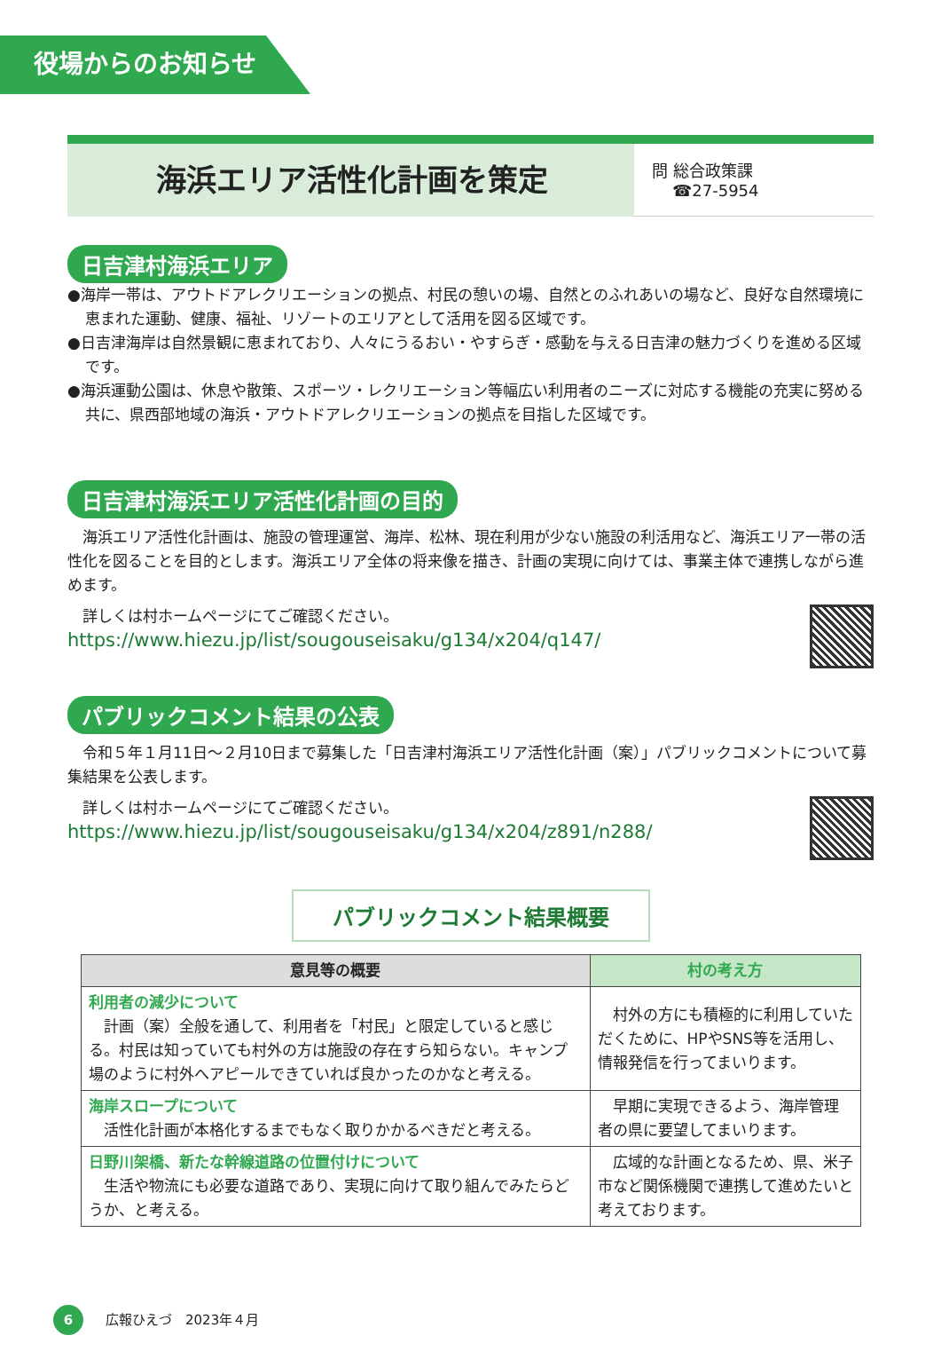役場からのお知らせ
海浜エリア活性化計画を策定
問 総合政策課
☎27-5954
日吉津村海浜エリア
●海岸一帯は、アウトドアレクリエーションの拠点、村民の憩いの場、自然とのふれあいの場など、良好な自然環境に恵まれた運動、健康、福祉、リゾートのエリアとして活用を図る区域です。
●日吉津海岸は自然景観に恵まれており、人々にうるおい・やすらぎ・感動を与える日吉津の魅力づくりを進める区域です。
●海浜運動公園は、休息や散策、スポーツ・レクリエーション等幅広い利用者のニーズに対応する機能の充実に努める共に、県西部地域の海浜・アウトドアレクリエーションの拠点を目指した区域です。
日吉津村海浜エリア活性化計画の目的
　海浜エリア活性化計画は、施設の管理運営、海岸、松林、現在利用が少ない施設の利活用など、海浜エリア一帯の活性化を図ることを目的とします。海浜エリア全体の将来像を描き、計画の実現に向けては、事業主体で連携しながら進めます。
　詳しくは村ホームページにてご確認ください。
https://www.hiezu.jp/list/sougouseisaku/g134/x204/q147/
パブリックコメント結果の公表
　令和５年１月11日～２月10日まで募集した「日吉津村海浜エリア活性化計画（案）」パブリックコメントについて募集結果を公表します。
　詳しくは村ホームページにてご確認ください。
https://www.hiezu.jp/list/sougouseisaku/g134/x204/z891/n288/
パブリックコメント結果概要
| 意見等の概要 | 村の考え方 |
| --- | --- |
| 利用者の減少について 計画（案）全般を通して、利用者を「村民」と限定していると感じる。村民は知っていても村外の方は施設の存在すら知らない。キャンプ場のように村外へアピールできていれば良かったのかなと考える。 | 村外の方にも積極的に利用していただくために、HPやSNS等を活用し、情報発信を行ってまいります。 |
| 海岸スロープについて 活性化計画が本格化するまでもなく取りかかるべきだと考える。 | 早期に実現できるよう、海岸管理者の県に要望してまいります。 |
| 日野川架橋、新たな幹線道路の位置付けについて 生活や物流にも必要な道路であり、実現に向けて取り組んでみたらどうか、と考える。 | 広域的な計画となるため、県、米子市など関係機関で連携して進めたいと考えております。 |
6 広報ひえづ　2023年４月